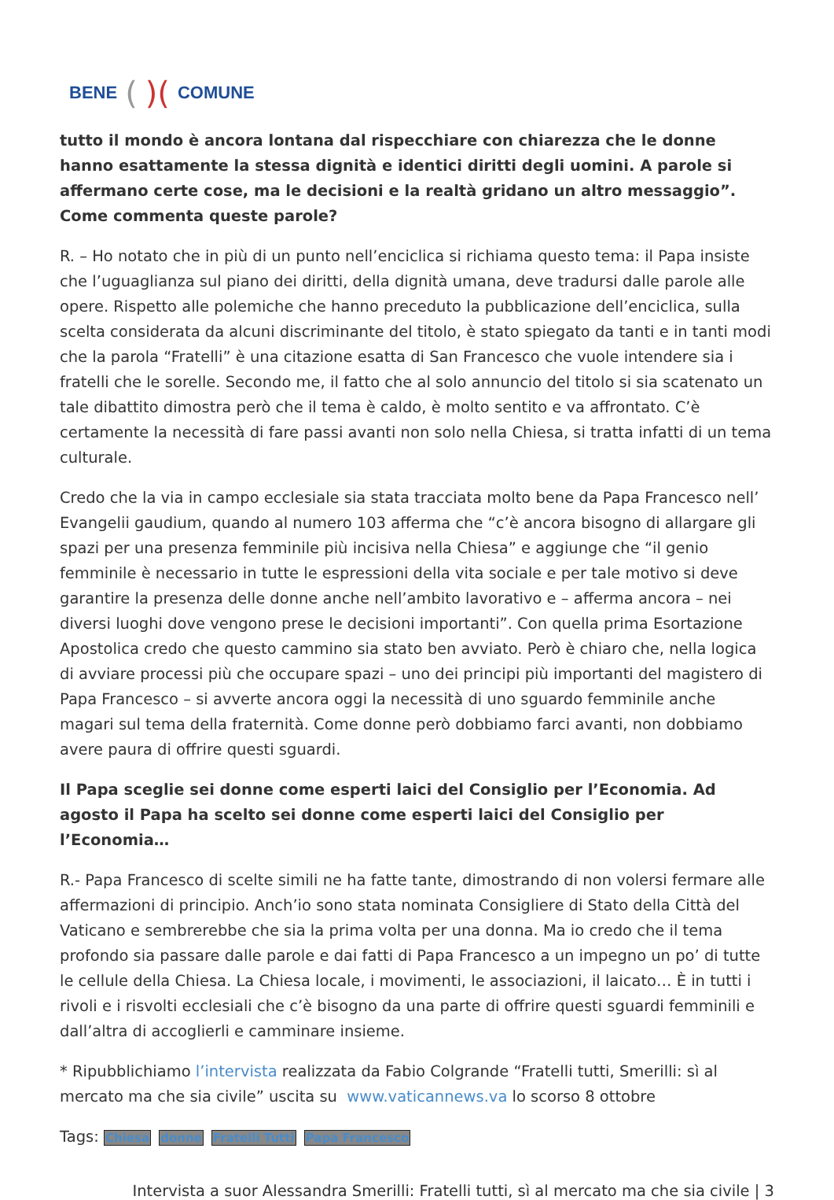BENE ()(COMUNE
tutto il mondo è ancora lontana dal rispecchiare con chiarezza che le donne hanno esattamente la stessa dignità e identici diritti degli uomini. A parole si affermano certe cose, ma le decisioni e la realtà gridano un altro messaggio”. Come commenta queste parole?
R. – Ho notato che in più di un punto nell’enciclica si richiama questo tema: il Papa insiste che l’uguaglianza sul piano dei diritti, della dignità umana, deve tradursi dalle parole alle opere. Rispetto alle polemiche che hanno preceduto la pubblicazione dell’enciclica, sulla scelta considerata da alcuni discriminante del titolo, è stato spiegato da tanti e in tanti modi che la parola “Fratelli” è una citazione esatta di San Francesco che vuole intendere sia i fratelli che le sorelle. Secondo me, il fatto che al solo annuncio del titolo si sia scatenato un tale dibattito dimostra però che il tema è caldo, è molto sentito e va affrontato. C’è certamente la necessità di fare passi avanti non solo nella Chiesa, si tratta infatti di un tema culturale.
Credo che la via in campo ecclesiale sia stata tracciata molto bene da Papa Francesco nell’ Evangelii gaudium, quando al numero 103 afferma che “c’è ancora bisogno di allargare gli spazi per una presenza femminile più incisiva nella Chiesa” e aggiunge che “il genio femminile è necessario in tutte le espressioni della vita sociale e per tale motivo si deve garantire la presenza delle donne anche nell’ambito lavorativo e – afferma ancora – nei diversi luoghi dove vengono prese le decisioni importanti”. Con quella prima Esortazione Apostolica credo che questo cammino sia stato ben avviato. Però è chiaro che, nella logica di avviare processi più che occupare spazi – uno dei principi più importanti del magistero di Papa Francesco – si avverte ancora oggi la necessità di uno sguardo femminile anche magari sul tema della fraternità. Come donne però dobbiamo farci avanti, non dobbiamo avere paura di offrire questi sguardi.
Il Papa sceglie sei donne come esperti laici del Consiglio per l’Economia. Ad agosto il Papa ha scelto sei donne come esperti laici del Consiglio per l’Economia…
R.- Papa Francesco di scelte simili ne ha fatte tante, dimostrando di non volersi fermare alle affermazioni di principio. Anch’io sono stata nominata Consigliere di Stato della Città del Vaticano e sembrerebbe che sia la prima volta per una donna. Ma io credo che il tema profondo sia passare dalle parole e dai fatti di Papa Francesco a un impegno un po’ di tutte le cellule della Chiesa. La Chiesa locale, i movimenti, le associazioni, il laicato… È in tutti i rivoli e i risvolti ecclesiali che c’è bisogno da una parte di offrire questi sguardi femminili e dall’altra di accoglierli e camminare insieme.
* Ripubblichiamo l’intervista realizzata da Fabio Colgrande “Fratelli tutti, Smerilli: sì al mercato ma che sia civile” uscita su www.vaticannews.va lo scorso 8 ottobre
Tags: Chiesa donne Fratelli Tutti Papa Francesco
Intervista a suor Alessandra Smerilli: Fratelli tutti, sì al mercato ma che sia civile | 3